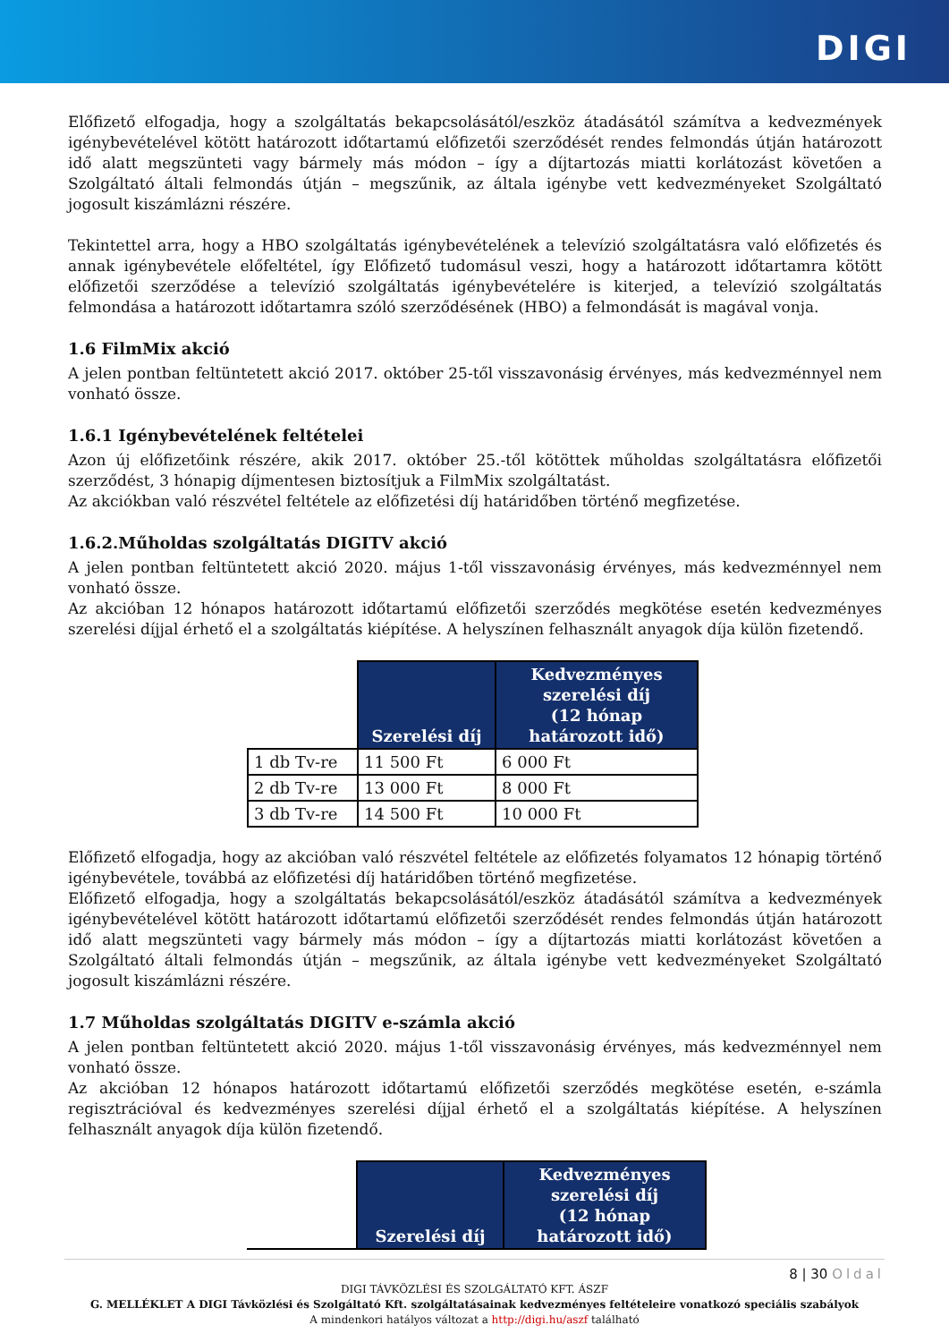DIGI
Előfizető elfogadja, hogy a szolgáltatás bekapcsolásától/eszköz átadásától számítva a kedvezmények igénybevételével kötött határozott időtartamú előfizetői szerződését rendes felmondás útján határozott idő alatt megszünteti vagy bármely más módon – így a díjtartozás miatti korlátozást követően a Szolgáltató általi felmondás útján – megszűnik, az általa igénybe vett kedvezményeket Szolgáltató jogosult kiszámlázni részére.
Tekintettel arra, hogy a HBO szolgáltatás igénybevételének a televízió szolgáltatásra való előfizetés és annak igénybevétele előfeltétel, így Előfizető tudomásul veszi, hogy a határozott időtartamra kötött előfizetői szerződése a televízió szolgáltatás igénybevételére is kiterjed, a televízió szolgáltatás felmondása a határozott időtartamra szóló szerződésének (HBO) a felmondását is magával vonja.
1.6 FilmMix akció
A jelen pontban feltüntetett akció 2017. október 25-től visszavonásig érvényes, más kedvezménnyel nem vonható össze.
1.6.1 Igénybevételének feltételei
Azon új előfizetőink részére, akik 2017. október 25.-től kötöttek műholdas szolgáltatásra előfizetői szerződést, 3 hónapig díjmentesen biztosítjuk a FilmMix szolgáltatást.
Az akciókban való részvétel feltétele az előfizetési díj határidőben történő megfizetése.
1.6.2.Műholdas szolgáltatás DIGITV akció
A jelen pontban feltüntetett akció 2020. május 1-től visszavonásig érvényes, más kedvezménnyel nem vonható össze.
Az akcióban 12 hónapos határozott időtartamú előfizetői szerződés megkötése esetén kedvezményes szerelési díjjal érhető el a szolgáltatás kiépítése. A helyszínen felhasznált anyagok díja külön fizetendő.
| | Szerelési díj | Kedvezményes szerelési díj (12 hónap határozott idő) |
| --- | --- | --- |
| 1 db Tv-re | 11 500 Ft | 6 000 Ft |
| 2 db Tv-re | 13 000 Ft | 8 000 Ft |
| 3 db Tv-re | 14 500 Ft | 10 000 Ft |
Előfizető elfogadja, hogy az akcióban való részvétel feltétele az előfizetés folyamatos 12 hónapig történő igénybevétele, továbbá az előfizetési díj határidőben történő megfizetése.
Előfizető elfogadja, hogy a szolgáltatás bekapcsolásától/eszköz átadásától számítva a kedvezmények igénybevételével kötött határozott időtartamú előfizetői szerződését rendes felmondás útján határozott idő alatt megszünteti vagy bármely más módon – így a díjtartozás miatti korlátozást követően a Szolgáltató általi felmondás útján – megszűnik, az általa igénybe vett kedvezményeket Szolgáltató jogosult kiszámlázni részére.
1.7 Műholdas szolgáltatás DIGITV e-számla akció
A jelen pontban feltüntetett akció 2020. május 1-től visszavonásig érvényes, más kedvezménnyel nem vonható össze.
Az akcióban 12 hónapos határozott időtartamú előfizetői szerződés megkötése esetén, e-számla regisztrációval és kedvezményes szerelési díjjal érhető el a szolgáltatás kiépítése. A helyszínen felhasznált anyagok díja külön fizetendő.
| | Szerelési díj | Kedvezményes szerelési díj (12 hónap határozott idő) |
| --- | --- | --- |
8 | 30 Oldal
DIGI TÁVKÖZLÉSI ÉS SZOLGÁLTATÓ KFT. ÁSZF
G. MELLÉKLET A DIGI Távközlési és Szolgáltató Kft. szolgáltatásainak kedvezményes feltételeire vonatkozó speciális szabályok
A mindenkori hatályos változat a http://digi.hu/aszf található